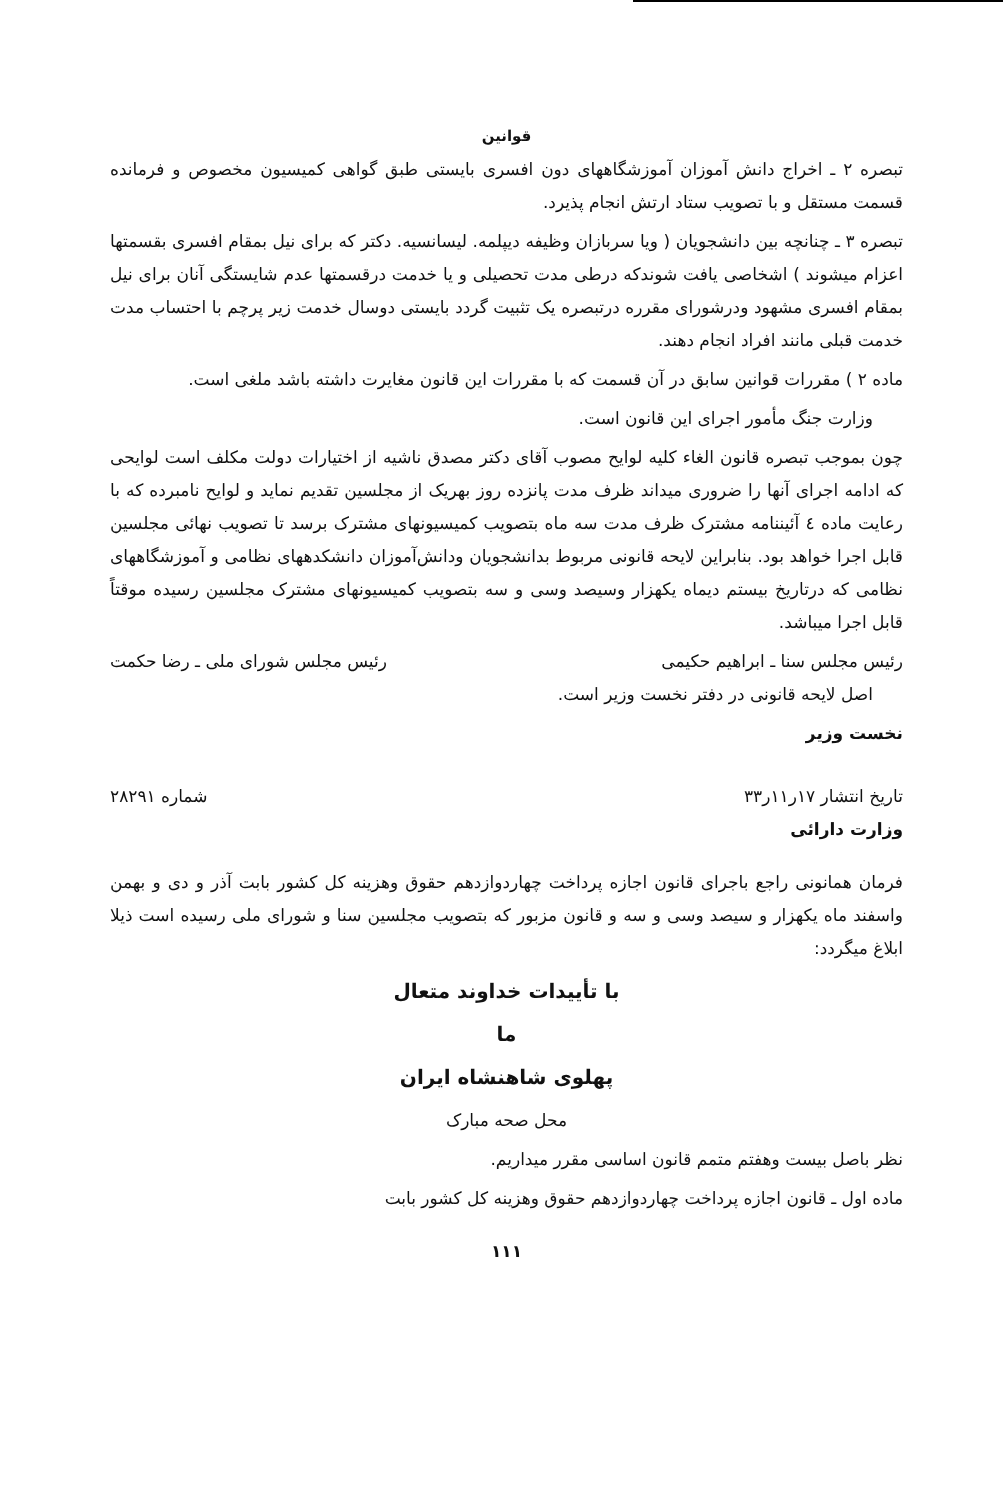قوانین
تبصره ۲ ـ اخراج دانش آموزان آموزشگاههای دون افسری بایستی طبق گواهی کمیسیون مخصوص و فرمانده قسمت مستقل و با تصویب ستاد ارتش انجام پذیرد.
تبصره ۳ ـ چنانچه بین دانشجویان ( ویا سربازان وظیفه دیپلمه. لیسانسیه. دکتر که برای نیل بمقام افسری بقسمتها اعزام میشوند ) اشخاصی یافت شوندکه درطی مدت تحصیلی و یا خدمت درقسمتها عدم شایستگی آنان برای نیل بمقام افسری مشهود ودرشورای مقرره درتبصره یک تثبیت گردد بایستی دوسال خدمت زیر پرچم با احتساب مدت خدمت قبلی مانند افراد انجام دهند.
ماده ۲ ) مقررات قوانین سابق در آن قسمت که با مقررات این قانون مغایرت داشته باشد ملغی است.
وزارت جنگ مأمور اجرای این قانون است.
چون بموجب تبصره قانون الغاء کلیه لوایح مصوب آقای دکتر مصدق ناشیه از اختیارات دولت مکلف است لوایحی که ادامه اجرای آنها را ضروری میداند ظرف مدت پانزده روز بهریک از مجلسین تقدیم نماید و لوایح نامبرده که با رعایت ماده ٤ آئیننامه مشترک ظرف مدت سه ماه بتصویب کمیسیونهای مشترک برسد تا تصویب نهائی مجلسین قابل اجرا خواهد بود. بنابراین لایحه قانونی مربوط بدانشجویان ودانش‌آموزان دانشکدههای نظامی و آموزشگاههای نظامی که درتاریخ بیستم دیماه یکهزار وسیصد وسی و سه بتصویب کمیسیونهای مشترک مجلسین رسیده موقتاً قابل اجرا میباشد.
رئیس مجلس سنا ـ ابراهیم حکیمی رئیس مجلس شورای ملی ـ رضا حکمت
اصل لایحه قانونی در دفتر نخست وزیر است.
نخست وزیر
تاریخ انتشار ۱۷ر۱۱ر۳۳ شماره ۲۸۲۹۱
وزارت دارائی
فرمان همانونی راجع باجرای قانون اجازه پرداخت چهاردوازدهم حقوق وهزینه کل کشور بابت آذر و دی و بهمن واسفند ماه یکهزار و سیصد وسی و سه و قانون مزبور که بتصویب مجلسین سنا و شورای ملی رسیده است ذیلا ابلاغ میگردد:
با تأییدات خداوند متعال
ما
پهلوی شاهنشاه ایران
محل صحه مبارک
نظر باصل بیست وهفتم متمم قانون اساسی مقرر میداریم.
ماده اول ـ قانون اجازه پرداخت چهاردوازدهم حقوق وهزینه کل کشور بابت
۱۱۱